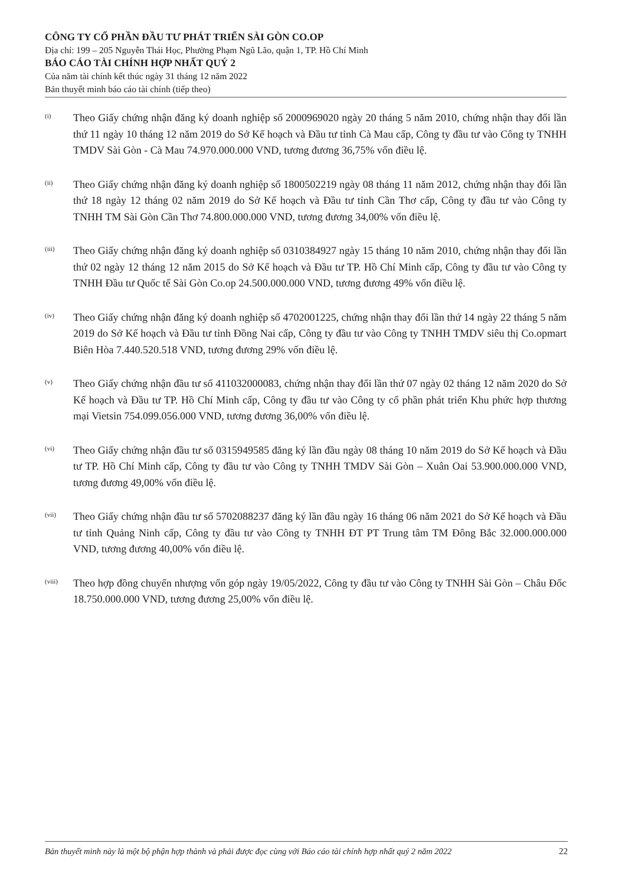CÔNG TY CỔ PHẦN ĐẦU TƯ PHÁT TRIỂN SÀI GÒN CO.OP
Địa chỉ: 199 – 205 Nguyễn Thái Học, Phường Phạm Ngũ Lão, quận 1, TP. Hồ Chí Minh
BÁO CÁO TÀI CHÍNH HỢP NHẤT QUÝ 2
Của năm tài chính kết thúc ngày 31 tháng 12 năm 2022
Bản thuyết minh báo cáo tài chính (tiếp theo)
(i)
Theo Giấy chứng nhận đăng ký doanh nghiệp số 2000969020 ngày 20 tháng 5 năm 2010, chứng nhận thay đổi lần thứ 11 ngày 10 tháng 12 năm 2019 do Sở Kế hoạch và Đầu tư tỉnh Cà Mau cấp, Công ty đầu tư vào Công ty TNHH TMDV Sài Gòn - Cà Mau 74.970.000.000 VND, tương đương 36,75% vốn điều lệ.
(ii)
Theo Giấy chứng nhận đăng ký doanh nghiệp số 1800502219 ngày 08 tháng 11 năm 2012, chứng nhận thay đổi lần thứ 18 ngày 12 tháng 02 năm 2019 do Sở Kế hoạch và Đầu tư tỉnh Cần Thơ cấp, Công ty đầu tư vào Công ty TNHH TM Sài Gòn Cần Thơ 74.800.000.000 VND, tương đương 34,00% vốn điều lệ.
(iii)
Theo Giấy chứng nhận đăng ký doanh nghiệp số 0310384927 ngày 15 tháng 10 năm 2010, chứng nhận thay đổi lần thứ 02 ngày 12 tháng 12 năm 2015 do Sở Kế hoạch và Đầu tư TP. Hồ Chí Minh cấp, Công ty đầu tư vào Công ty TNHH Đầu tư Quốc tế Sài Gòn Co.op 24.500.000.000 VND, tương đương 49% vốn điều lệ.
(iv)
Theo Giấy chứng nhận đăng ký doanh nghiệp số 4702001225, chứng nhận thay đổi lần thứ 14 ngày 22 tháng 5 năm 2019 do Sở Kế hoạch và Đầu tư tỉnh Đồng Nai cấp, Công ty đầu tư vào Công ty TNHH TMDV siêu thị Co.opmart Biên Hòa 7.440.520.518 VND, tương đương 29% vốn điều lệ.
(v)
Theo Giấy chứng nhận đầu tư số 411032000083, chứng nhận thay đổi lần thứ 07 ngày 02 tháng 12 năm 2020 do Sở Kế hoạch và Đầu tư TP. Hồ Chí Minh cấp, Công ty đầu tư vào Công ty cổ phần phát triển Khu phức hợp thương mại Vietsin 754.099.056.000 VND, tương đương 36,00% vốn điều lệ.
(vi)
Theo Giấy chứng nhận đầu tư số 0315949585 đăng ký lần đầu ngày 08 tháng 10 năm 2019 do Sở Kế hoạch và Đầu tư TP. Hồ Chí Minh cấp, Công ty đầu tư vào Công ty TNHH TMDV Sài Gòn – Xuân Oai 53.900.000.000 VND, tương đương 49,00% vốn điều lệ.
(vii)
Theo Giấy chứng nhận đầu tư số 5702088237 đăng ký lần đầu ngày 16 tháng 06 năm 2021 do Sở Kế hoạch và Đầu tư tỉnh Quảng Ninh cấp, Công ty đầu tư vào Công ty TNHH ĐT PT Trung tâm TM Đông Bắc 32.000.000.000 VND, tương đương 40,00% vốn điều lệ.
(viii)
Theo hợp đồng chuyển nhượng vốn góp ngày 19/05/2022, Công ty đầu tư vào Công ty TNHH Sài Gòn – Châu Đốc 18.750.000.000 VND, tương đương 25,00% vốn điều lệ.
Bản thuyết minh này là một bộ phận hợp thành và phải được đọc cùng với Báo cáo tài chính hợp nhất quý 2 năm 2022 22